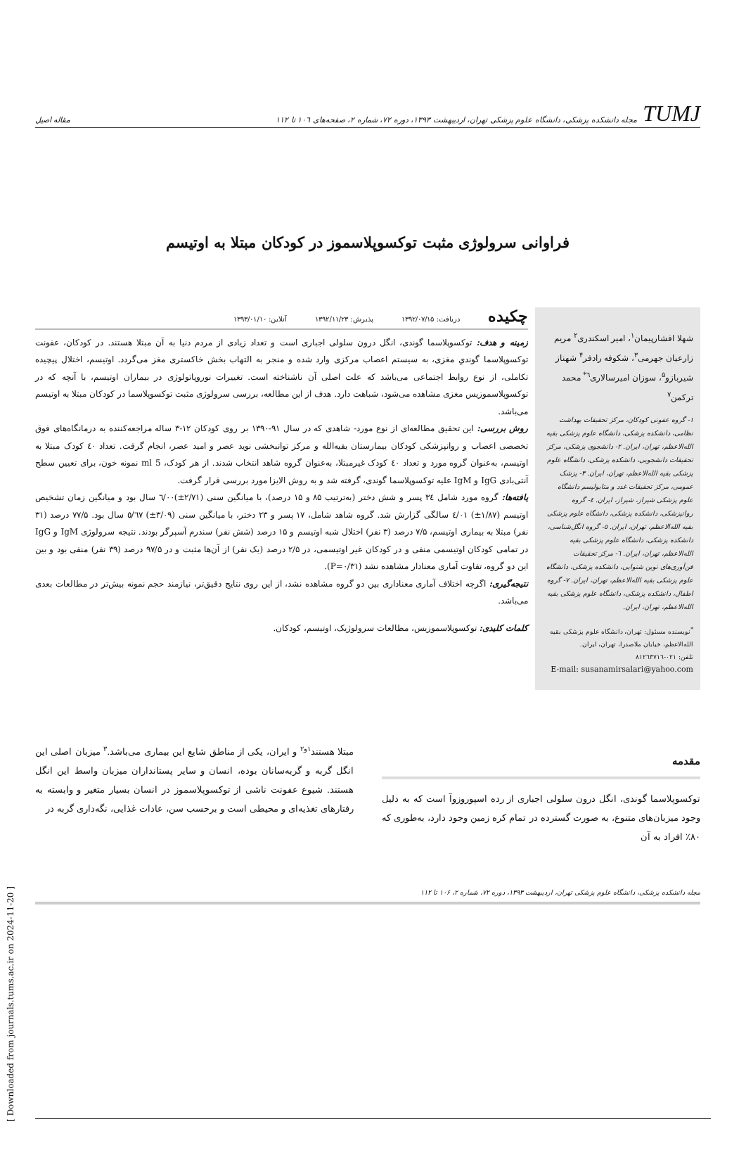TUMJ مجله دانشکده پزشکی، دانشگاه علوم پزشکی تهران، اردیبهشت ۱۳۹۳، دوره ۷۲، شماره ۲، صفحه‌های ۱۰٦ تا ۱۱۲ مقاله اصیل
فراوانی سرولوژی مثبت توکسوپلاسموز در کودکان مبتلا به اوتیسم
شهلا افشارپیمان<sup>۱</sup>، امیر اسکندری<sup>۲</sup> مریم زارعیان جهرمی<sup>۳</sup>، شکوفه رادفر<sup>۴</sup> شهناز شیربازو<sup>۵</sup>، سوزان امیرسالاری<sup>٦*</sup> محمد ترکمن<sup>۷</sup>
۱- گروه عفونی کودکان، مرکز تحقیقات بهداشت نظامی، دانشکده پزشکی، دانشگاه علوم پزشکی بقیه الله‌الاعظم، تهران، ایران. ۲- دانشجوی پزشکی، مرکز تحقیقات دانشجویی، دانشکده پزشکی، دانشگاه علوم پزشکی بقیه الله‌الاعظم، تهران، ایران. ۳- پزشک عمومی، مرکز تحقیقات غدد و متابولیسم دانشگاه علوم پزشکی شیراز، شیراز، ایران. ٤- گروه روانپزشکی، دانشکده پزشکی، دانشگاه علوم پزشکی بقیه الله‌الاعظم، تهران، ایران. ٥- گروه انگل‌شناسی، دانشکده پزشکی، دانشگاه علوم پزشکی بقیه الله‌الاعظم، تهران، ایران. ٦- مرکز تحقیقات فن‌آوری‌های نوین شنوایی، دانشکده پزشکی، دانشگاه علوم پزشکی بقیه الله‌الاعظم، تهران، ایران. ۷- گروه اطفال، دانشکده پزشکی، دانشگاه علوم پزشکی بقیه الله‌الاعظم، تهران، ایران.
<sup>*</sup> نویسنده مسئول: تهران، دانشگاه علوم پزشکی بقیه الله‌الاعظم، خیابان ملاصدرا، تهران، ایران.
تلفن: ۰۲۱-۸۱۲٦۳۷۱٦
E-mail: susanamirsalari@yahoo.com
چکیده دریافت: ۱۳۹۲/۰۷/۱۵ پذیرش: ۱۳۹۲/۱۱/۲۳ آنلاین: ۱۳۹۳/۰۱/۱۰
زمینه و هدف: توکسوپلاسما گوندی، انگل درون سلولی اجباری است و تعداد زیادی از مردم دنیا به آن مبتلا هستند. در کودکان، عفونت توکسوپلاسما گوندیِ مغزی، به سیستم اعصاب مرکزی وارد شده و منجر به التهاب بخش خاکستری مغز می‌گردد. اوتیسم، اختلال پیچیده تکاملی، از نوع روابط اجتماعی می‌باشد که علت اصلی آن ناشناخته است. تغییرات نوروپاتولوژی در بیماران اوتیسم، با آنچه که در توکسوپلاسموزیس مغزی مشاهده می‌شود، شباهت دارد. هدف از این مطالعه، بررسی سرولوژی مثبت توکسوپلاسما در کودکان مبتلا به اوتیسم می‌باشد.
روش بررسی: این تحقیق مطالعه‌ای از نوع مورد- شاهدی که در سال ۹۱-۱۳۹۰ بر روی کودکان ۱۲-۳ ساله مراجعه‌کننده به درمانگاه‌های فوق تخصصی اعصاب و روانپزشکی کودکان بیمارستان بقیه‌الله و مرکز توانبخشی نوید عصر و امید عصر، انجام گرفت. تعداد ٤۰ کودک مبتلا به اوتیسم، به‌عنوان گروه مورد و تعداد ٤۰ کودک غیرمبتلا، به‌عنوان گروه شاهد انتخاب شدند. از هر کودک، 5 ml نمونه خون، برای تعیین سطح آنتی‌بادی IgG و IgM علیه توکسوپلاسما گوندی، گرفته شد و به روش الایزا مورد بررسی قرار گرفت.
یافته‌ها: گروه مورد شامل ۳٤ پسر و شش دختر (به‌ترتیب ۸۵ و ۱۵ درصد)، با میانگین سنی (۲/۷۱±)٦/۰۰ سال بود و میانگین زمان تشخیص اوتیسم (۱/۸۷±) ٤/۰۱ سالگی گزارش شد. گروه شاهد شامل، ۱۷ پسر و ۲۳ دختر، با میانگین سنی (۳/۰۹±) ٥/٦۷ سال بود. ۷۷/۵ درصد (۳۱ نفر) مبتلا به بیماری اوتیسم، ۷/۵ درصد (۳ نفر) اختلال شبه اوتیسم و ۱۵ درصد (شش نفر) سندرم آسپرگر بودند. نتیجه سرولوژی IgM و IgG در تمامی کودکان اوتیسمی منفی و در کودکان غیر اوتیسمی، در ۲/۵ درصد (یک نفر) از آن‌ها مثبت و در ۹۷/۵ درصد (۳۹ نفر) منفی بود و بین این دو گروه، تفاوت آماری معنادار مشاهده نشد (P=۰/۳۱).
نتیجه‌گیری: اگرچه اختلاف آماری معناداری بین دو گروه مشاهده نشد، از این روی نتایج دقیق‌تر، نیازمند حجم نمونه بیش‌تر در مطالعات بعدی می‌باشد.
کلمات کلیدی: توکسوپلاسموزیس، مطالعات سرولوژیک، اوتیسم، کودکان.
مقدمه
توکسوپلاسما گوندی، انگل درون سلولی اجباری از رده اسپوروزوآ است که به دلیل وجود میزبان‌های متنوع، به صورت گسترده در تمام کره زمین وجود دارد، به‌طوری که ۸۰٪ افراد به آن
مبتلا هستند<sup>۱و۲</sup> و ایران، یکی از مناطق شایع این بیماری می‌باشد.<sup>۳</sup> میزبان اصلی این انگل گربه و گربه‌سانان بوده، انسان و سایر پستانداران میزبان واسط این انگل هستند. شیوع عفونت ناشی از توکسوپلاسموز در انسان بسیار متغیر و وابسته به رفتارهای تغذیه‌ای و محیطی است و برحسب سن، عادات غذایی، نگه‌داری گربه در
مجله دانشکده پزشکی، دانشگاه علوم پزشکی تهران، اردیبهشت ۱۳۹۳، دوره ۷۲، شماره ۲، ۱۰۶ تا ۱۱۲
[ Downloaded from journals.tums.ac.ir on 2024-11-20 ]